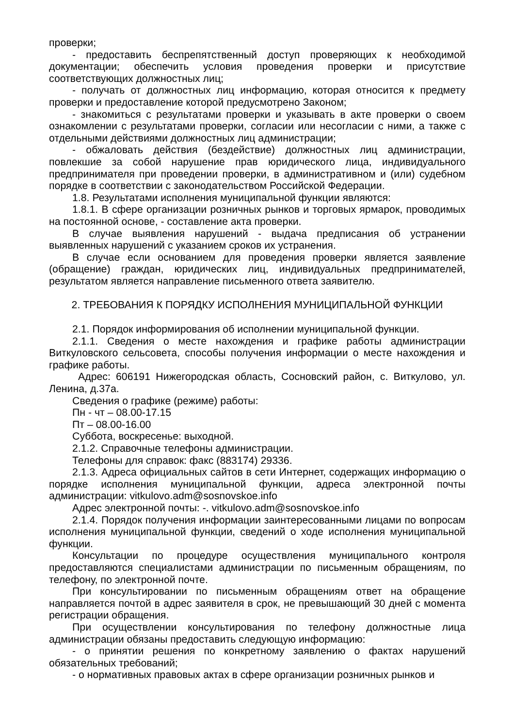проверки;
- предоставить беспрепятственный доступ проверяющих к необходимой документации; обеспечить условия проведения проверки и присутствие соответствующих должностных лиц;
- получать от должностных лиц информацию, которая относится к предмету проверки и предоставление которой предусмотрено Законом;
- знакомиться с результатами проверки и указывать в акте проверки о своем ознакомлении с результатами проверки, согласии или несогласии с ними, а также с отдельными действиями должностных лиц администрации;
- обжаловать действия (бездействие) должностных лиц администрации, повлекшие за собой нарушение прав юридического лица, индивидуального предпринимателя при проведении проверки, в административном и (или) судебном порядке в соответствии с законодательством Российской Федерации.
1.8. Результатами исполнения муниципальной функции являются:
1.8.1. В сфере организации розничных рынков и торговых ярмарок, проводимых на постоянной основе, - составление акта проверки.
В случае выявления нарушений - выдача предписания об устранении выявленных нарушений с указанием сроков их устранения.
В случае если основанием для проведения проверки является заявление (обращение) граждан, юридических лиц, индивидуальных предпринимателей, результатом является направление письменного ответа заявителю.
2. ТРЕБОВАНИЯ К ПОРЯДКУ ИСПОЛНЕНИЯ МУНИЦИПАЛЬНОЙ ФУНКЦИИ
2.1. Порядок информирования об исполнении муниципальной функции.
2.1.1. Сведения о месте нахождения и графике работы администрации Виткуловского сельсовета, способы получения информации о месте нахождения и графике работы.
Адрес: 606191 Нижегородская область, Сосновский район, с. Виткулово, ул. Ленина, д.37а.
Сведения о графике (режиме) работы:
Пн - чт – 08.00-17.15
Пт – 08.00-16.00
Суббота, воскресенье: выходной.
2.1.2. Справочные телефоны администрации.
Телефоны для справок: факс (883174) 29336.
2.1.3. Адреса официальных сайтов в сети Интернет, содержащих информацию о порядке исполнения муниципальной функции, адреса электронной почты администрации: vitkulovo.adm@sosnovskoe.info
Адрес электронной почты: -. vitkulovo.adm@sosnovskoe.info
2.1.4. Порядок получения информации заинтересованными лицами по вопросам исполнения муниципальной функции, сведений о ходе исполнения муниципальной функции.
Консультации по процедуре осуществления муниципального контроля предоставляются специалистами администрации по письменным обращениям, по телефону, по электронной почте.
При консультировании по письменным обращениям ответ на обращение направляется почтой в адрес заявителя в срок, не превышающий 30 дней с момента регистрации обращения.
При осуществлении консультирования по телефону должностные лица администрации обязаны предоставить следующую информацию:
- о принятии решения по конкретному заявлению о фактах нарушений обязательных требований;
- о нормативных правовых актах в сфере организации розничных рынков и